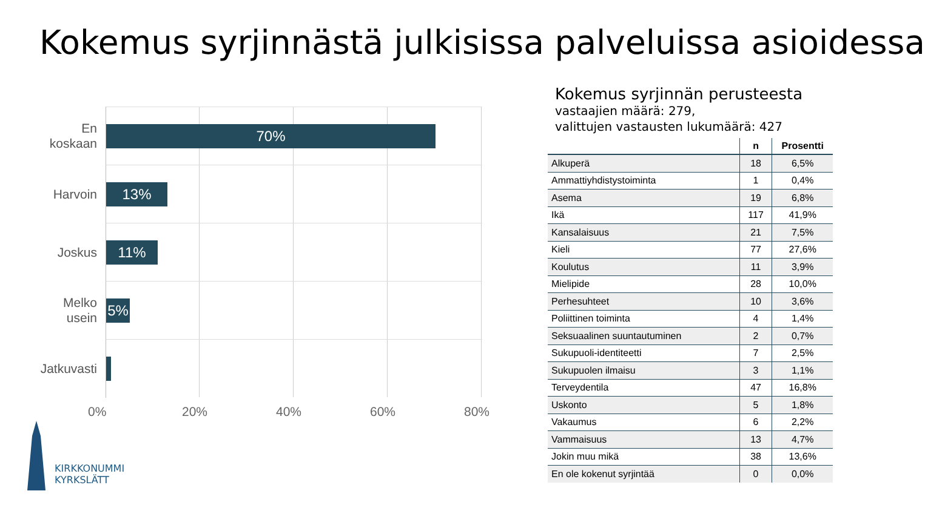Kokemus syrjinnästä julkisissa palveluissa asioidessa
En koskaan
70%
Harvoin
13%
Joskus
11%
Melko usein
5%
Jatkuvasti
0% 20% 40% 60% 80%
Kokemus syrjinnän perusteesta
vastaajien määrä: 279,
valittujen vastausten lukumäärä: 427
| | n | Prosentti |
| --- | --- | --- |
| Alkuperä | 18 | 6,5% |
| Ammattiyhdistystoiminta | 1 | 0,4% |
| Asema | 19 | 6,8% |
| Ikä | 117 | 41,9% |
| Kansalaisuus | 21 | 7,5% |
| Kieli | 77 | 27,6% |
| Koulutus | 11 | 3,9% |
| Mielipide | 28 | 10,0% |
| Perhesuhteet | 10 | 3,6% |
| Poliittinen toiminta | 4 | 1,4% |
| Seksuaalinen suuntautuminen | 2 | 0,7% |
| Sukupuoli-identiteetti | 7 | 2,5% |
| Sukupuolen ilmaisu | 3 | 1,1% |
| Terveydentila | 47 | 16,8% |
| Uskonto | 5 | 1,8% |
| Vakaumus | 6 | 2,2% |
| Vammaisuus | 13 | 4,7% |
| Jokin muu mikä | 38 | 13,6% |
| En ole kokenut syrjintää | 0 | 0,0% |
KIRKKONUMMI
KYRKSLÄTT